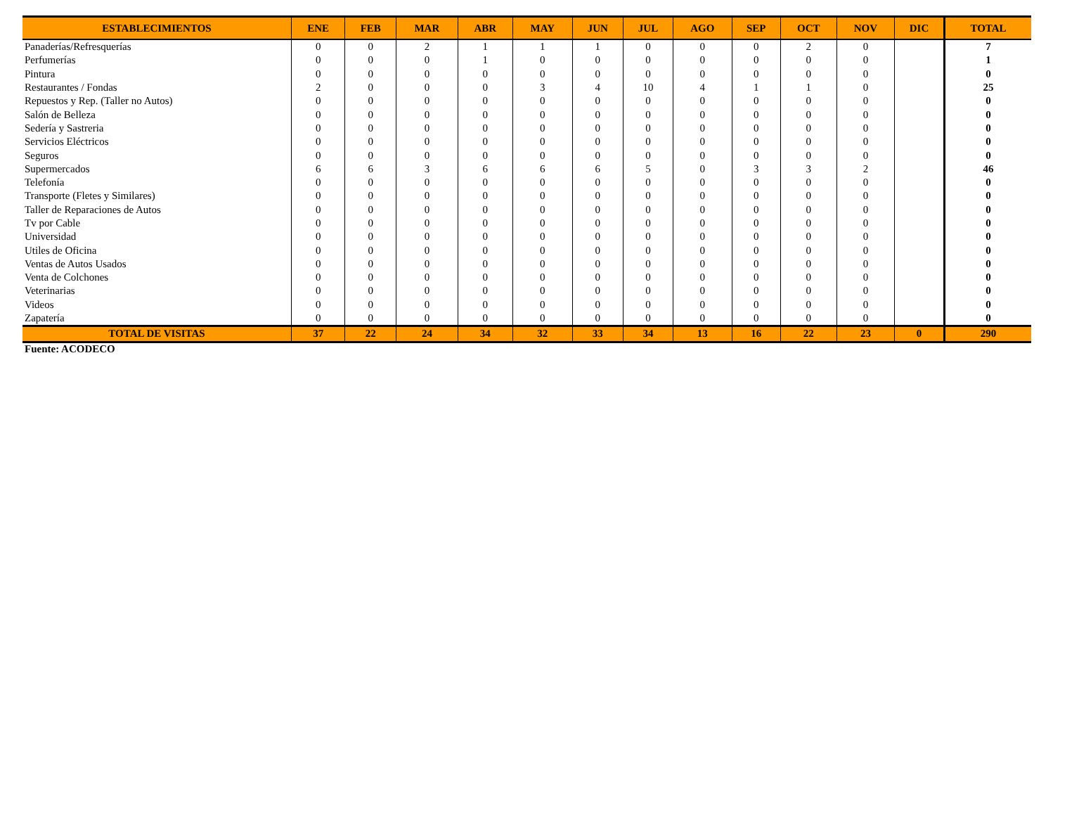| ESTABLECIMIENTOS | ENE | FEB | MAR | ABR | MAY | JUN | JUL | AGO | SEP | OCT | NOV | DIC | TOTAL |
| --- | --- | --- | --- | --- | --- | --- | --- | --- | --- | --- | --- | --- | --- |
| Panaderías/Refresquerías | 0 | 0 | 2 | 1 | 1 | 1 | 0 | 0 | 0 | 2 | 0 | | 7 |
| Perfumerías | 0 | 0 | 0 | 1 | 0 | 0 | 0 | 0 | 0 | 0 | 0 | | 1 |
| Pintura | 0 | 0 | 0 | 0 | 0 | 0 | 0 | 0 | 0 | 0 | 0 | | 0 |
| Restaurantes / Fondas | 2 | 0 | 0 | 0 | 3 | 4 | 10 | 4 | 1 | 1 | 0 | | 25 |
| Repuestos y Rep. (Taller no Autos) | 0 | 0 | 0 | 0 | 0 | 0 | 0 | 0 | 0 | 0 | 0 | | 0 |
| Salón de Belleza | 0 | 0 | 0 | 0 | 0 | 0 | 0 | 0 | 0 | 0 | 0 | | 0 |
| Sedería y Sastreria | 0 | 0 | 0 | 0 | 0 | 0 | 0 | 0 | 0 | 0 | 0 | | 0 |
| Servicios Eléctricos | 0 | 0 | 0 | 0 | 0 | 0 | 0 | 0 | 0 | 0 | 0 | | 0 |
| Seguros | 0 | 0 | 0 | 0 | 0 | 0 | 0 | 0 | 0 | 0 | 0 | | 0 |
| Supermercados | 6 | 6 | 3 | 6 | 6 | 6 | 5 | 0 | 3 | 3 | 2 | | 46 |
| Telefonía | 0 | 0 | 0 | 0 | 0 | 0 | 0 | 0 | 0 | 0 | 0 | | 0 |
| Transporte (Fletes y Similares) | 0 | 0 | 0 | 0 | 0 | 0 | 0 | 0 | 0 | 0 | 0 | | 0 |
| Taller de Reparaciones de Autos | 0 | 0 | 0 | 0 | 0 | 0 | 0 | 0 | 0 | 0 | 0 | | 0 |
| Tv por Cable | 0 | 0 | 0 | 0 | 0 | 0 | 0 | 0 | 0 | 0 | 0 | | 0 |
| Universidad | 0 | 0 | 0 | 0 | 0 | 0 | 0 | 0 | 0 | 0 | 0 | | 0 |
| Utiles de Oficina | 0 | 0 | 0 | 0 | 0 | 0 | 0 | 0 | 0 | 0 | 0 | | 0 |
| Ventas de Autos Usados | 0 | 0 | 0 | 0 | 0 | 0 | 0 | 0 | 0 | 0 | 0 | | 0 |
| Venta de Colchones | 0 | 0 | 0 | 0 | 0 | 0 | 0 | 0 | 0 | 0 | 0 | | 0 |
| Veterinarias | 0 | 0 | 0 | 0 | 0 | 0 | 0 | 0 | 0 | 0 | 0 | | 0 |
| Videos | 0 | 0 | 0 | 0 | 0 | 0 | 0 | 0 | 0 | 0 | 0 | | 0 |
| Zapatería | 0 | 0 | 0 | 0 | 0 | 0 | 0 | 0 | 0 | 0 | 0 | | 0 |
| TOTAL DE VISITAS | 37 | 22 | 24 | 34 | 32 | 33 | 34 | 13 | 16 | 22 | 23 | 0 | 290 |
Fuente: ACODECO